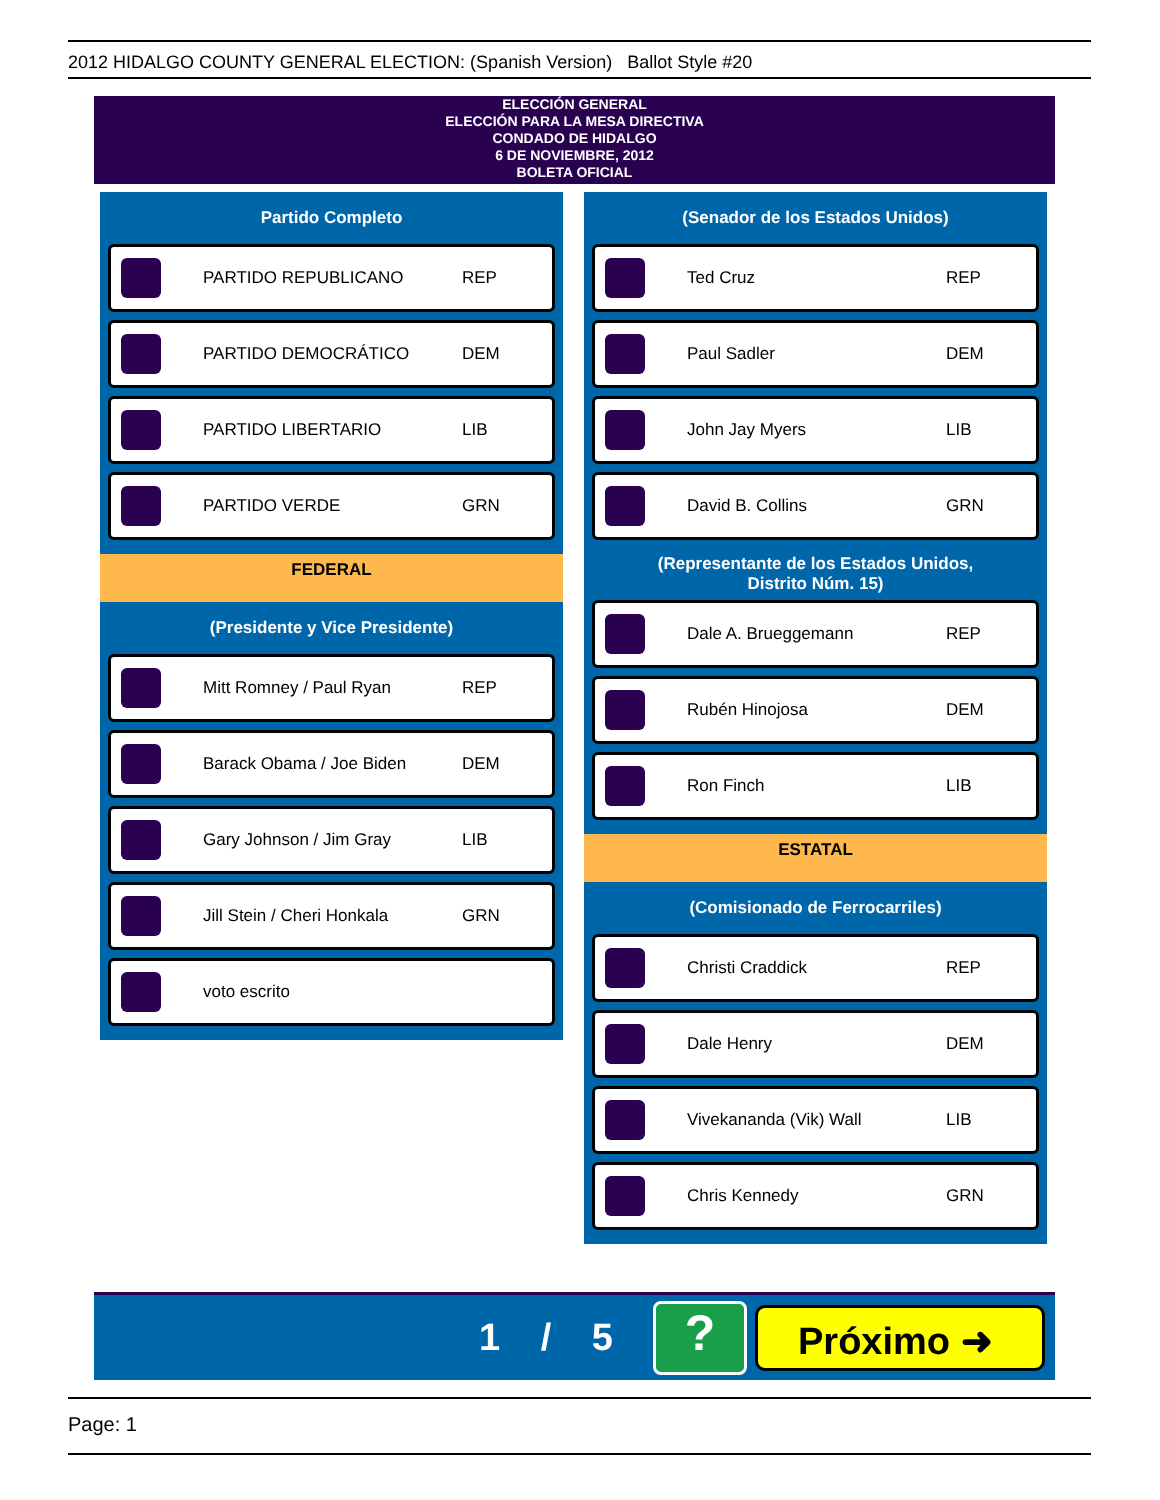2012 HIDALGO COUNTY GENERAL ELECTION: (Spanish Version) Ballot Style #20
ELECCIÓN GENERAL
ELECCIÓN PARA LA MESA DIRECTIVA
CONDADO DE HIDALGO
6 DE NOVIEMBRE, 2012
BOLETA OFICIAL
Partido Completo
PARTIDO REPUBLICANO REP
PARTIDO DEMOCRÁTICO DEM
PARTIDO LIBERTARIO LIB
PARTIDO VERDE GRN
FEDERAL
(Presidente y Vice Presidente)
Mitt Romney / Paul Ryan REP
Barack Obama / Joe Biden DEM
Gary Johnson / Jim Gray LIB
Jill Stein / Cheri Honkala GRN
voto escrito
(Senador de los Estados Unidos)
Ted Cruz REP
Paul Sadler DEM
John Jay Myers LIB
David B. Collins GRN
(Representante de los Estados Unidos,
Distrito Núm. 15)
Dale A. Brueggemann REP
Rubén Hinojosa DEM
Ron Finch LIB
ESTATAL
(Comisionado de Ferrocarriles)
Christi Craddick REP
Dale Henry DEM
Vivekananda (Vik) Wall LIB
Chris Kennedy GRN
1 / 5
?
Próximo ➜
Page: 1